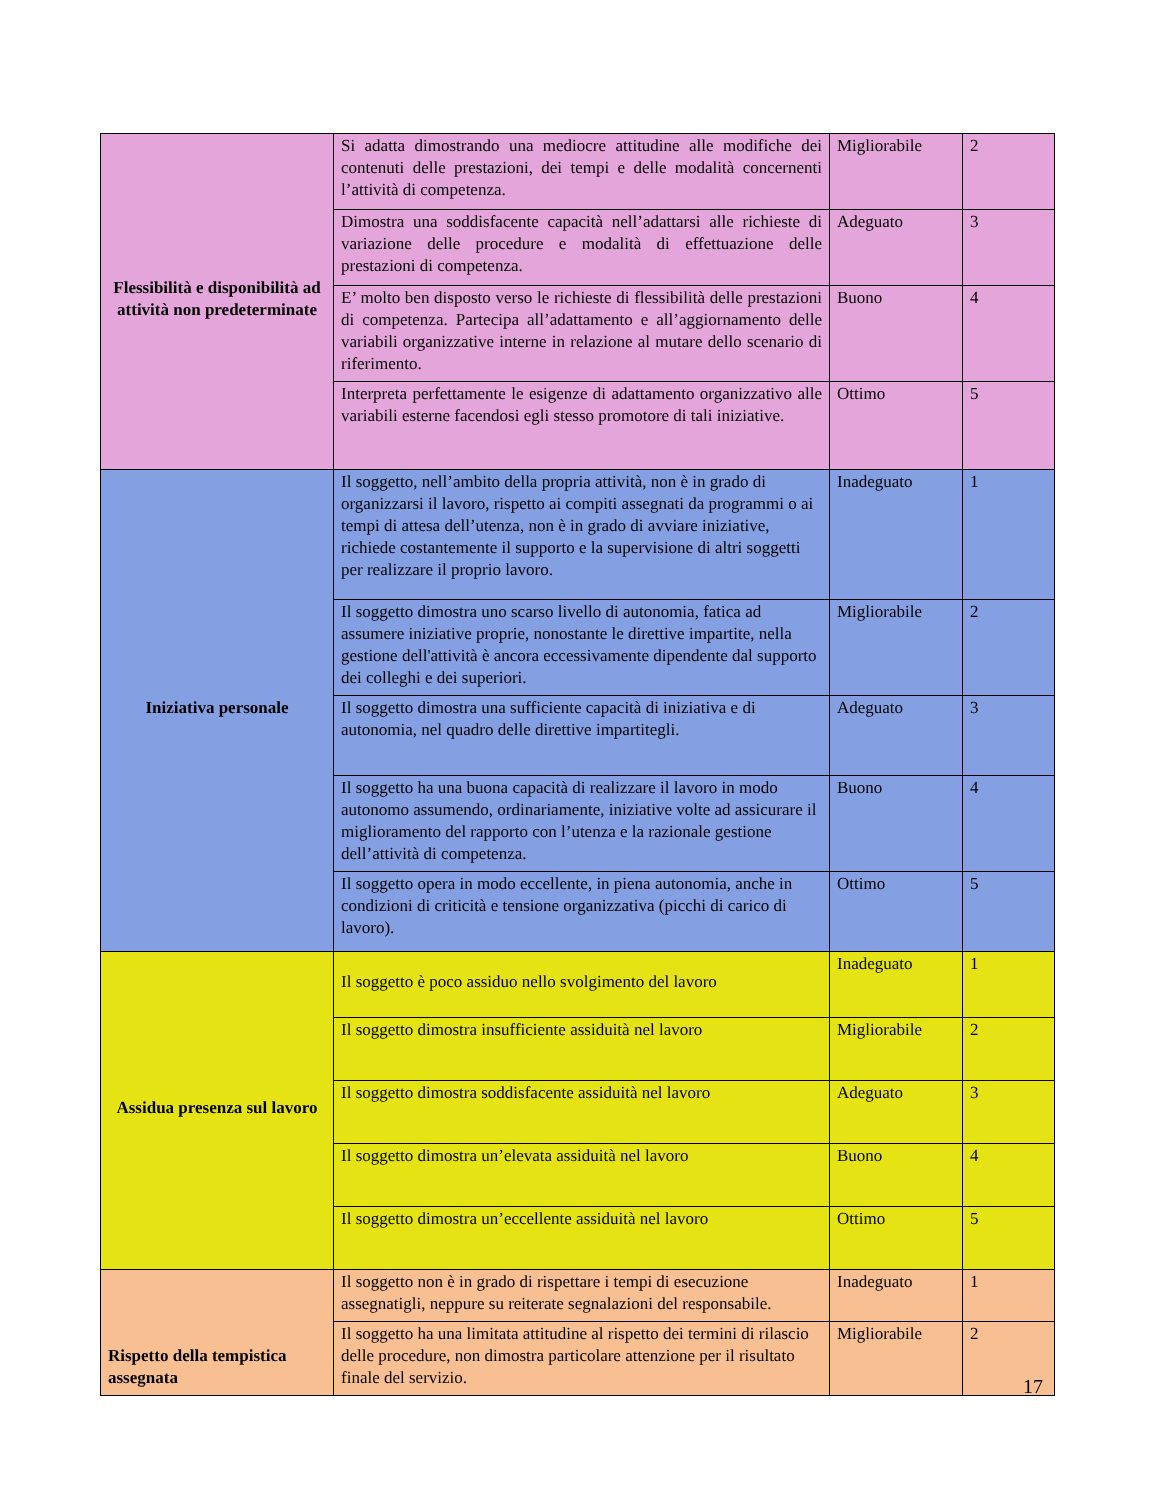| Flessibilità e disponibilità ad attività non predeterminate | Si adatta dimostrando una mediocre attitudine alle modifiche dei contenuti delle prestazioni, dei tempi e delle modalità concernenti l’attività di competenza. | Migliorabile | 2 |
| | Dimostra una soddisfacente capacità nell’adattarsi alle richieste di variazione delle procedure e modalità di effettuazione delle prestazioni di competenza. | Adeguato | 3 |
| | E’ molto ben disposto verso le richieste di flessibilità delle prestazioni di competenza. Partecipa all’adattamento e all’aggiornamento delle variabili organizzative interne in relazione al mutare dello scenario di riferimento. | Buono | 4 |
| | Interpreta perfettamente le esigenze di adattamento organizzativo alle variabili esterne facendosi egli stesso promotore di tali iniziative. | Ottimo | 5 |
| Iniziativa personale | Il soggetto, nell’ambito della propria attività, non è in grado di organizzarsi il lavoro, rispetto ai compiti assegnati da programmi o ai tempi di attesa dell’utenza, non è in grado di avviare iniziative, richiede costantemente il supporto e la supervisione di altri soggetti per realizzare il proprio lavoro. | Inadeguato | 1 |
| | Il soggetto dimostra uno scarso livello di autonomia, fatica ad assumere iniziative proprie, nonostante le direttive impartite, nella gestione dell'attività è ancora eccessivamente dipendente dal supporto dei colleghi e dei superiori. | Migliorabile | 2 |
| | Il soggetto dimostra una sufficiente capacità di iniziativa e di autonomia, nel quadro delle direttive impartitegli. | Adeguato | 3 |
| | Il soggetto ha una buona capacità di realizzare il lavoro in modo autonomo assumendo, ordinariamente, iniziative volte ad assicurare il miglioramento del rapporto con l’utenza e la razionale gestione dell’attività di competenza. | Buono | 4 |
| | Il soggetto opera in modo eccellente, in piena autonomia, anche in condizioni di criticità e tensione organizzativa (picchi di carico di lavoro). | Ottimo | 5 |
| Assidua presenza sul lavoro | Il soggetto è poco assiduo nello svolgimento del lavoro | Inadeguato | 1 |
| | Il soggetto dimostra insufficiente assiduità nel lavoro | Migliorabile | 2 |
| | Il soggetto dimostra soddisfacente assiduità nel lavoro | Adeguato | 3 |
| | Il soggetto dimostra un’elevata assiduità nel lavoro | Buono | 4 |
| | Il soggetto dimostra un’eccellente assiduità nel lavoro | Ottimo | 5 |
| Rispetto della tempistica assegnata | Il soggetto non è in grado di rispettare i tempi di esecuzione assegnatigli, neppure su reiterate segnalazioni del responsabile. | Inadeguato | 1 |
| | Il soggetto ha una limitata attitudine al rispetto dei termini di rilascio delle procedure, non dimostra particolare attenzione per il risultato finale del servizio. | Migliorabile | 2 |
17